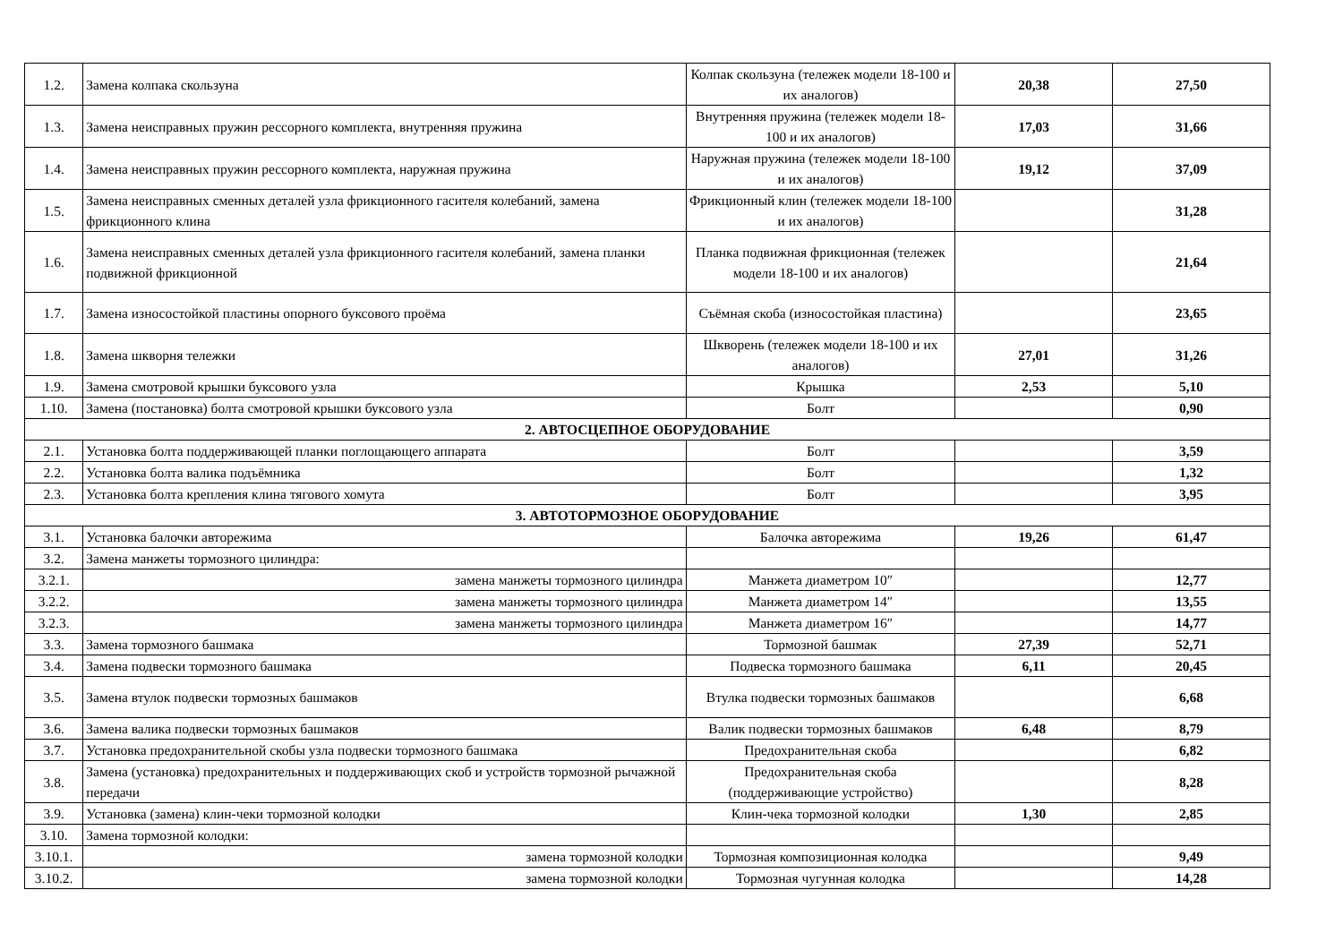| 1.2. | Замена колпака скользуна | Колпак скользуна (тележек модели 18-100 и их аналогов) | 20,38 | 27,50 |
| 1.3. | Замена неисправных пружин рессорного комплекта, внутренняя пружина | Внутренняя пружина (тележек модели 18-100 и их аналогов) | 17,03 | 31,66 |
| 1.4. | Замена неисправных пружин рессорного комплекта, наружная пружина | Наружная пружина (тележек модели 18-100 и их аналогов) | 19,12 | 37,09 |
| 1.5. | Замена неисправных сменных деталей узла фрикционного гасителя колебаний, замена фрикционного клина | Фрикционный клин (тележек модели 18-100 и их аналогов) | | 31,28 |
| 1.6. | Замена неисправных сменных деталей узла фрикционного гасителя колебаний, замена планки подвижной фрикционной | Планка подвижная фрикционная (тележек модели 18-100 и их аналогов) | | 21,64 |
| 1.7. | Замена износостойкой пластины опорного буксового проёма | Съёмная скоба (износостойкая пластина) | | 23,65 |
| 1.8. | Замена шкворня тележки | Шкворень (тележек модели 18-100 и их аналогов) | 27,01 | 31,26 |
| 1.9. | Замена смотровой крышки буксового узла | Крышка | 2,53 | 5,10 |
| 1.10. | Замена (постановка) болта смотровой крышки буксового узла | Болт | | 0,90 |
| 2. АВТОСЦЕПНОЕ ОБОРУДОВАНИЕ | | | | |
| 2.1. | Установка болта поддерживающей планки поглощающего аппарата | Болт | | 3,59 |
| 2.2. | Установка болта валика подъёмника | Болт | | 1,32 |
| 2.3. | Установка болта крепления клина тягового хомута | Болт | | 3,95 |
| 3. АВТОТОРМОЗНОЕ ОБОРУДОВАНИЕ | | | | |
| 3.1. | Установка балочки авторежима | Балочка авторежима | 19,26 | 61,47 |
| 3.2. | Замена манжеты тормозного цилиндра: | | | |
| 3.2.1. | замена манжеты тормозного цилиндра | Манжета диаметром 10″ | | 12,77 |
| 3.2.2. | замена манжеты тормозного цилиндра | Манжета диаметром 14″ | | 13,55 |
| 3.2.3. | замена манжеты тормозного цилиндра | Манжета диаметром 16″ | | 14,77 |
| 3.3. | Замена тормозного башмака | Тормозной башмак | 27,39 | 52,71 |
| 3.4. | Замена подвески тормозного башмака | Подвеска тормозного башмака | 6,11 | 20,45 |
| 3.5. | Замена втулок подвески тормозных башмаков | Втулка подвески тормозных башмаков | | 6,68 |
| 3.6. | Замена валика подвески тормозных башмаков | Валик подвески тормозных башмаков | 6,48 | 8,79 |
| 3.7. | Установка предохранительной скобы узла подвески тормозного башмака | Предохранительная скоба | | 6,82 |
| 3.8. | Замена (установка) предохранительных и поддерживающих скоб и устройств тормозной рычажной передачи | Предохранительная скоба (поддерживающие устройство) | | 8,28 |
| 3.9. | Установка (замена) клин-чеки тормозной колодки | Клин-чека тормозной колодки | 1,30 | 2,85 |
| 3.10. | Замена тормозной колодки: | | | |
| 3.10.1. | замена тормозной колодки | Тормозная композиционная колодка | | 9,49 |
| 3.10.2. | замена тормозной колодки | Тормозная чугунная колодка | | 14,28 |